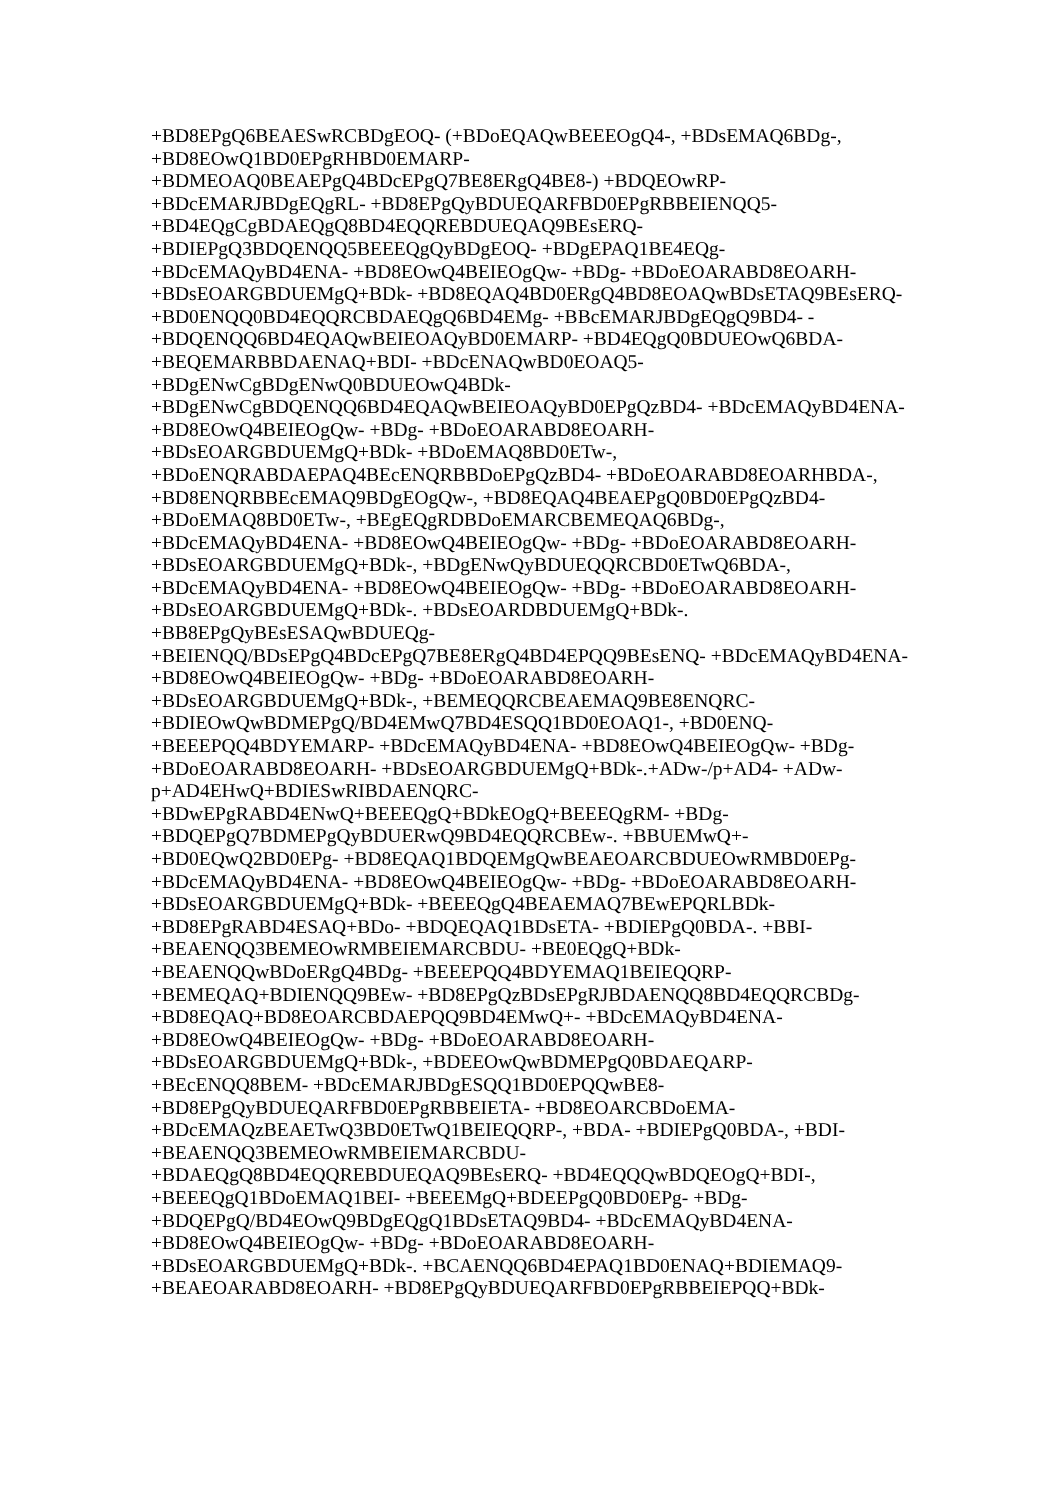+BD8EPgQ6BEAESwRCBDgEOQ- (+BDoEQAQwBEEEOgQ4-, +BDsEMAQ6BDg-,
+BD8EOwQ1BD0EPgRHBD0EMARP-
+BDMEOAQ0BEAEPgQ4BDcEPgQ7BE8ERgQ4BE8-) +BDQEOwRP-
+BDcEMARJBDgEQgRL- +BD8EPgQyBDUEQARFBD0EPgRBBEIENQQ5-
+BD4EQgCgBDAEQgQ8BD4EQQREBDUEQAQ9BEsERQ-
+BDIEPgQ3BDQENQQ5BEEEQgQyBDgEOQ- +BDgEPAQ1BE4EQg-
+BDcEMAQyBD4ENA- +BD8EOwQ4BEIEOgQw- +BDg- +BDoEOARABD8EOARH-
+BDsEOARGBDUEMgQ+BDk- +BD8EQAQ4BD0ERgQ4BD8EOAQwBDsETAQ9BEsERQ-
+BD0ENQQ0BD4EQQRCBDAEQgQ6BD4EMg- +BBcEMARJBDgEQgQ9BD4- -
+BDQENQQ6BD4EQAQwBEIEOAQyBD0EMARP- +BD4EQgQ0BDUEOwQ6BDA-
+BEQEMARBBDAENAQ+BDI- +BDcENAQwBD0EOAQ5-
+BDgENwCgBDgENwQ0BDUEOwQ4BDk-
+BDgENwCgBDQENQQ6BD4EQAQwBEIEOAQyBD0EPgQzBD4- +BDcEMAQyBD4ENA-
+BD8EOwQ4BEIEOgQw- +BDg- +BDoEOARABD8EOARH-
+BDsEOARGBDUEMgQ+BDk- +BDoEMAQ8BD0ETw-,
+BDoENQRABDAEPAQ4BEcENQRBBDoEPgQzBD4- +BDoEOARABD8EOARHBDA-,
+BD8ENQRBBEcEMAQ9BDgEOgQw-, +BD8EQAQ4BEAEPgQ0BD0EPgQzBD4-
+BDoEMAQ8BD0ETw-, +BEgEQgRDBDoEMARCBEMEQAQ6BDg-,
+BDcEMAQyBD4ENA- +BD8EOwQ4BEIEOgQw- +BDg- +BDoEOARABD8EOARH-
+BDsEOARGBDUEMgQ+BDk-, +BDgENwQyBDUEQQRCBD0ETwQ6BDA-,
+BDcEMAQyBD4ENA- +BD8EOwQ4BEIEOgQw- +BDg- +BDoEOARABD8EOARH-
+BDsEOARGBDUEMgQ+BDk-. +BDsEOARDBDUEMgQ+BDk-.
+BB8EPgQyBEsESAQwBDUEQg-
+BEIENQQ/BDsEPgQ4BDcEPgQ7BE8ERgQ4BD4EPQQ9BEsENQ- +BDcEMAQyBD4ENA-
+BD8EOwQ4BEIEOgQw- +BDg- +BDoEOARABD8EOARH-
+BDsEOARGBDUEMgQ+BDk-, +BEMEQQRCBEAEMAQ9BE8ENQRC-
+BDIEOwQwBDMEPgQ/BD4EMwQ7BD4ESQQ1BD0EOAQ1-, +BD0ENQ-
+BEEEPQQ4BDYEMARP- +BDcEMAQyBD4ENA- +BD8EOwQ4BEIEOgQw- +BDg-
+BDoEOARABD8EOARH- +BDsEOARGBDUEMgQ+BDk-.+ADw-/p+AD4- +ADw-
p+AD4EHwQ+BDIESwRIBDAENQRC-
+BDwEPgRABD4ENwQ+BEEEQgQ+BDkEOgQ+BEEEQgRM- +BDg-
+BDQEPgQ7BDMEPgQyBDUERwQ9BD4EQQRCBEw-. +BBUEMwQ+-
+BD0EQwQ2BD0EPg- +BD8EQAQ1BDQEMgQwBEAEOARCBDUEOwRMBD0EPg-
+BDcEMAQyBD4ENA- +BD8EOwQ4BEIEOgQw- +BDg- +BDoEOARABD8EOARH-
+BDsEOARGBDUEMgQ+BDk- +BEEEQgQ4BEAEMAQ7BEwEPQRLBDk-
+BD8EPgRABD4ESAQ+BDo- +BDQEQAQ1BDsETA- +BDIEPgQ0BDA-. +BBI-
+BEAENQQ3BEMEOwRMBEIEMARCBDU- +BE0EQgQ+BDk-
+BEAENQQwBDoERgQ4BDg- +BEEEPQQ4BDYEMAQ1BEIEQQRP-
+BEMEQAQ+BDIENQQ9BEw- +BD8EPgQzBDsEPgRJBDAENQQ8BD4EQQRCBDg-
+BD8EQAQ+BD8EOARCBDAEPQQ9BD4EMwQ+- +BDcEMAQyBD4ENA-
+BD8EOwQ4BEIEOgQw- +BDg- +BDoEOARABD8EOARH-
+BDsEOARGBDUEMgQ+BDk-, +BDEEOwQwBDMEPgQ0BDAEQARP-
+BEcENQQ8BEM- +BDcEMARJBDgESQQ1BD0EPQQwBE8-
+BD8EPgQyBDUEQARFBD0EPgRBBEIETA- +BD8EOARCBDoEMA-
+BDcEMAQzBEAETwQ3BD0ETwQ1BEIEQQRP-, +BDA- +BDIEPgQ0BDA-, +BDI-
+BEAENQQ3BEMEOwRMBEIEMARCBDU-
+BDAEQgQ8BD4EQQREBDUEQAQ9BEsERQ- +BD4EQQQwBDQEOgQ+BDI-,
+BEEEQgQ1BDoEMAQ1BEI- +BEEEMgQ+BDEEPgQ0BD0EPg- +BDg-
+BDQEPgQ/BD4EOwQ9BDgEQgQ1BDsETAQ9BD4- +BDcEMAQyBD4ENA-
+BD8EOwQ4BEIEOgQw- +BDg- +BDoEOARABD8EOARH-
+BDsEOARGBDUEMgQ+BDk-. +BCAENQQ6BD4EPAQ1BD0ENAQ+BDIEMAQ9-
+BEAEOARABD8EOARH- +BD8EPgQyBDUEQARFBD0EPgRBBEIEPQQ+BDk-